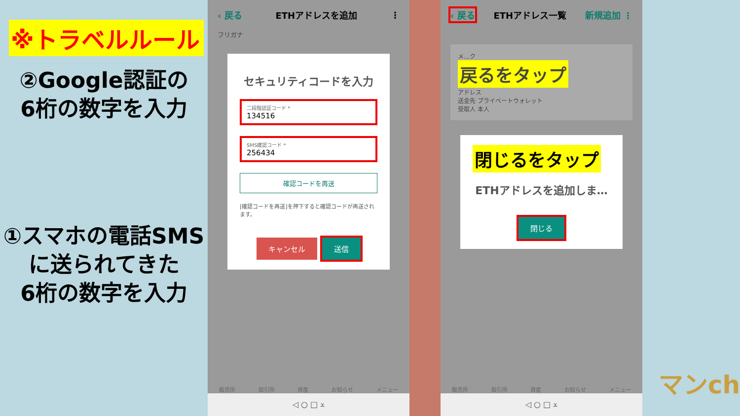※トラベルルール
②Google認証の
6桁の数字を入力
①スマホの電話SMS
に送られてきた
6桁の数字を入力
‹ 戻る ETHアドレスを追加 ⋮
フリガナ
セキュリティコードを入力
二段階認証コード *
134516
SMS確認コード *
256434
確認コードを再送
[確認コードを再送]を押下すると確認コードが再送されます。
キャンセル 送信
販売所 取引所 資産 お知らせ メニュー
◁ ○ □ ⩡
‹ 戻る ETHアドレス一覧 新規追加 ⋮
メ…ク
戻るをタップ
アドレス
送金先 プライベートウォレット
受取人 本人
閉じるをタップ
ETHアドレスを追加しま…
閉じる
販売所 取引所 資産 お知らせ メニュー
◁ ○ □ ⩡
マンch